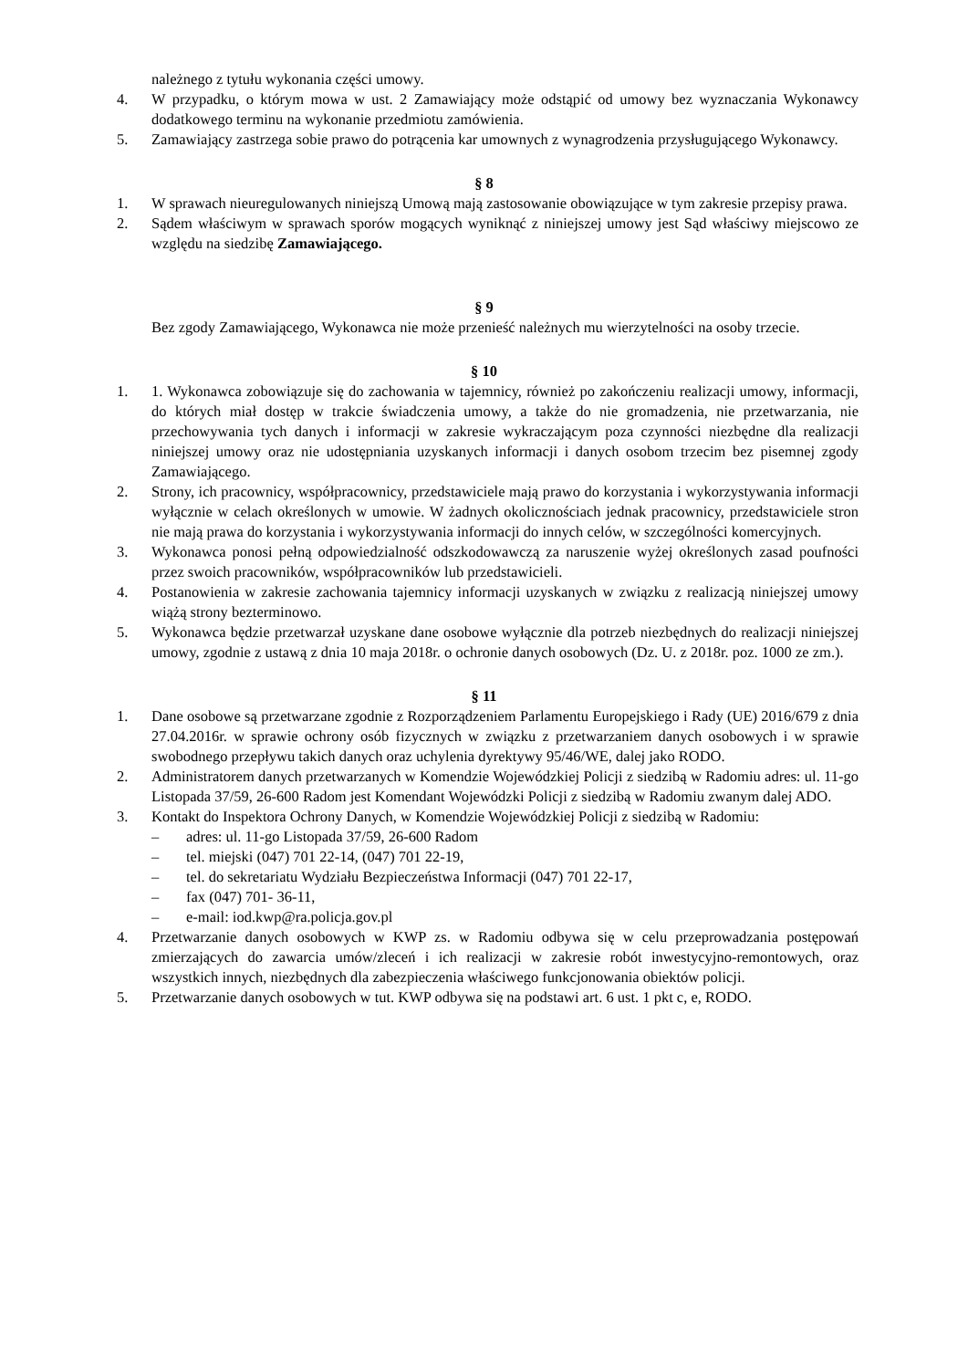należnego z tytułu wykonania części umowy.
4. W przypadku, o którym mowa w ust. 2 Zamawiający może odstąpić od umowy bez wyznaczania Wykonawcy dodatkowego terminu na wykonanie przedmiotu zamówienia.
5. Zamawiający zastrzega sobie prawo do potrącenia kar umownych z wynagrodzenia przysługującego Wykonawcy.
§ 8
1. W sprawach nieuregulowanych niniejszą Umową mają zastosowanie obowiązujące w tym zakresie przepisy prawa.
2. Sądem właściwym w sprawach sporów mogących wyniknąć z niniejszej umowy jest Sąd właściwy miejscowo ze względu na siedzibę Zamawiającego.
§ 9
Bez zgody Zamawiającego, Wykonawca nie może przenieść należnych mu wierzytelności na osoby trzecie.
§ 10
1. 1. Wykonawca zobowiązuje się do zachowania w tajemnicy, również po zakończeniu realizacji umowy, informacji, do których miał dostęp w trakcie świadczenia umowy, a także do nie gromadzenia, nie przetwarzania, nie przechowywania tych danych i informacji w zakresie wykraczającym poza czynności niezbędne dla realizacji niniejszej umowy oraz nie udostępniania uzyskanych informacji i danych osobom trzecim bez pisemnej zgody Zamawiającego.
2. Strony, ich pracownicy, współpracownicy, przedstawiciele mają prawo do korzystania i wykorzystywania informacji wyłącznie w celach określonych w umowie. W żadnych okolicznościach jednak pracownicy, przedstawiciele stron nie mają prawa do korzystania i wykorzystywania informacji do innych celów, w szczególności komercyjnych.
3. Wykonawca ponosi pełną odpowiedzialność odszkodowawczą za naruszenie wyżej określonych zasad poufności przez swoich pracowników, współpracowników lub przedstawicieli.
4. Postanowienia w zakresie zachowania tajemnicy informacji uzyskanych w związku z realizacją niniejszej umowy wiążą strony bezterminowo.
5. Wykonawca będzie przetwarzał uzyskane dane osobowe wyłącznie dla potrzeb niezbędnych do realizacji niniejszej umowy, zgodnie z ustawą z dnia 10 maja 2018r. o ochronie danych osobowych (Dz. U. z 2018r. poz. 1000 ze zm.).
§ 11
1. Dane osobowe są przetwarzane zgodnie z Rozporządzeniem Parlamentu Europejskiego i Rady (UE) 2016/679 z dnia 27.04.2016r. w sprawie ochrony osób fizycznych w związku z przetwarzaniem danych osobowych i w sprawie swobodnego przepływu takich danych oraz uchylenia dyrektywy 95/46/WE, dalej jako RODO.
2. Administratorem danych przetwarzanych w Komendzie Wojewódzkiej Policji z siedzibą w Radomiu adres: ul. 11-go Listopada 37/59, 26-600 Radom jest Komendant Wojewódzki Policji z siedzibą w Radomiu zwanym dalej ADO.
3. Kontakt do Inspektora Ochrony Danych, w Komendzie Wojewódzkiej Policji z siedzibą w Radomiu:
– adres: ul. 11-go Listopada 37/59, 26-600 Radom
– tel. miejski (047) 701 22-14, (047) 701 22-19,
– tel. do sekretariatu Wydziału Bezpieczeństwa Informacji (047) 701 22-17,
– fax (047) 701- 36-11,
– e-mail: iod.kwp@ra.policja.gov.pl
4. Przetwarzanie danych osobowych w KWP zs. w Radomiu odbywa się w celu przeprowadzania postępowań zmierzających do zawarcia umów/zleceń i ich realizacji w zakresie robót inwestycyjno-remontowych, oraz wszystkich innych, niezbędnych dla zabezpieczenia właściwego funkcjonowania obiektów policji.
5. Przetwarzanie danych osobowych w tut. KWP odbywa się na podstawi art. 6 ust. 1 pkt c, e, RODO.